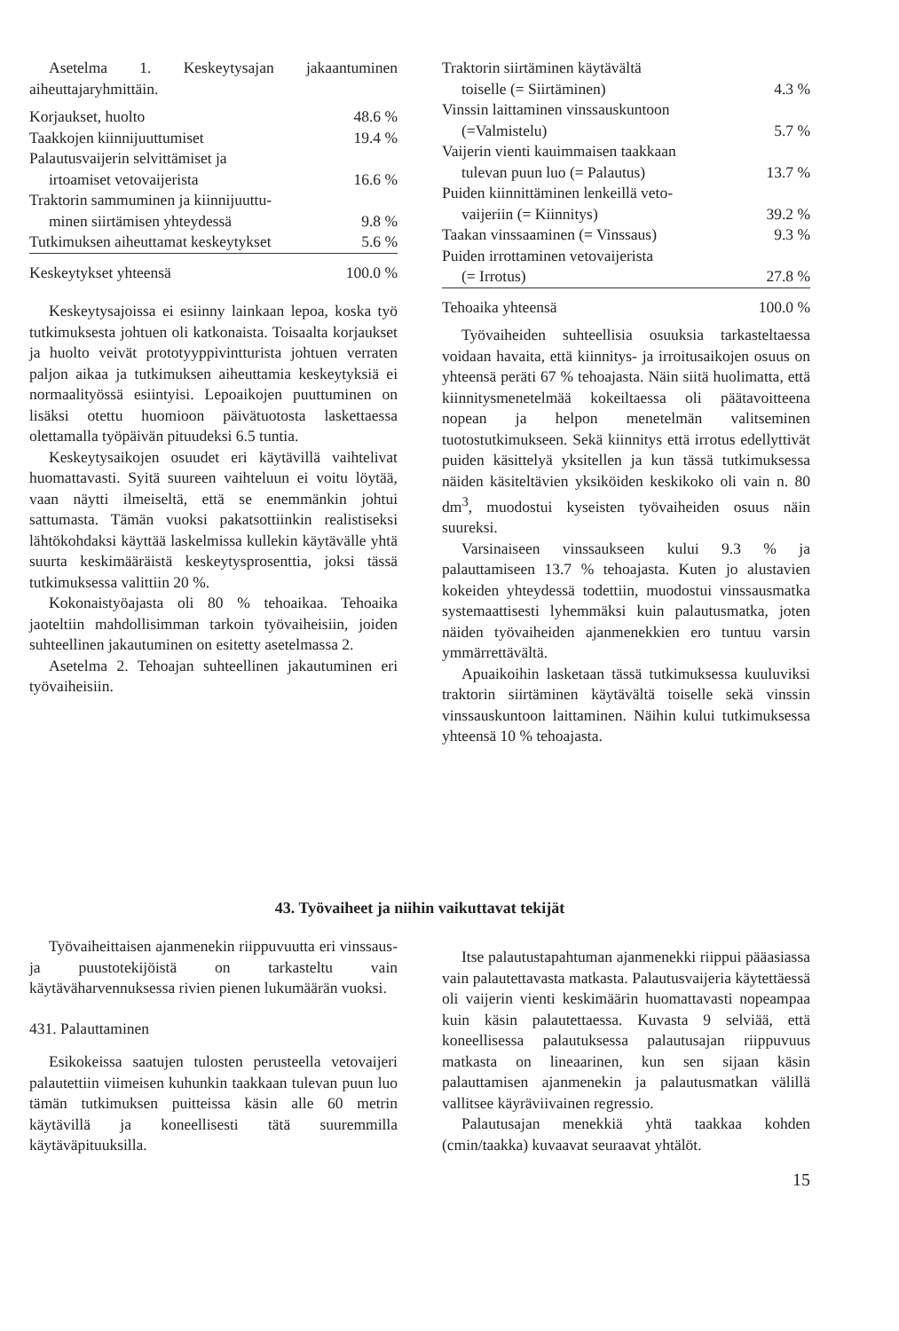Asetelma 1. Keskeytysajan jakaantuminen aiheuttajaryhmittäin.
| Korjaukset, huolto | 48.6 % |
| Taakkojen kiinnijuuttumiset | 19.4 % |
| Palautusvaijerin selvittämiset ja irtoamiset vetovaijerista | 16.6 % |
| Traktorin sammuminen ja kiinnijuuttu- minen siirtämisen yhteydessä | 9.8 % |
| Tutkimuksen aiheuttamat keskeytykset | 5.6 % |
| Keskeytykset yhteensä | 100.0 % |
Keskeytysajoissa ei esiinny lainkaan lepoa, koska työ tutkimuksesta johtuen oli katkonaista. Toisaalta korjaukset ja huolto veivät prototyyppivintturista johtuen verraten paljon aikaa ja tutkimuksen aiheuttamia keskeytyksiä ei normaalityössä esiintyisi. Lepoaikojen puuttuminen on lisäksi otettu huomioon päivätuotosta laskettaessa olettamalla työpäivän pituudeksi 6.5 tuntia.
Keskeytysaikojen osuudet eri käytävillä vaihtelivat huomattavasti. Syitä suureen vaihteluun ei voitu löytää, vaan näytti ilmeiseltä, että se enemmänkin johtui sattumasta. Tämän vuoksi pakatsottiinkin realistiseksi lähtökohdaksi käyttää laskelmissa kullekin käytävälle yhtä suurta keskimääräistä keskeytysprosenttia, joksi tässä tutkimuksessa valittiin 20 %.
Kokonaistyöajasta oli 80 % tehoaikaa. Tehoaika jaoteltiin mahdollisimman tarkoin työvaiheisiin, joiden suhteellinen jakautuminen on esitetty asetelmassa 2.
Asetelma 2. Tehoajan suhteellinen jakautuminen eri työvaiheisiin.
| Traktorin siirtäminen käytävältä toiselle (= Siirtäminen) | 4.3 % |
| Vinssin laittaminen vinssauskuntoon (=Valmistelu) | 5.7 % |
| Vaijerin vienti kauimmaisen taakkaan tulevan puun luo (= Palautus) | 13.7 % |
| Puiden kiinnittäminen lenkeillä veto- vaijeriin (= Kiinnitys) | 39.2 % |
| Taakan vinssaaminen (= Vinssaus) | 9.3 % |
| Puiden irrottaminen vetovaijerista (= Irrotus) | 27.8 % |
| Tehoaika yhteensä | 100.0 % |
Työvaiheiden suhteellisia osuuksia tarkasteltaessa voidaan havaita, että kiinnitys- ja irroitusaikojen osuus on yhteensä peräti 67 % tehoajasta. Näin siitä huolimatta, että kiinnitysmenetelmää kokeiltaessa oli päätavoitteena nopean ja helpon menetelmän valitseminen tuotostutkimukseen. Sekä kiinnitys että irrotus edellyttivät puiden käsittelyä yksitellen ja kun tässä tutkimuksessa näiden käsiteltävien yksiköiden keskikoko oli vain n. 80 dm<sup>3</sup>, muodostui kyseisten työvaiheiden osuus näin suureksi.
Varsinaiseen vinssaukseen kului 9.3 % ja palauttamiseen 13.7 % tehoajasta. Kuten jo alustavien kokeiden yhteydessä todettiin, muodostui vinssausmatka systemaattisesti lyhemmäksi kuin palautusmatka, joten näiden työvaiheiden ajanmenekkien ero tuntuu varsin ymmärrettävältä.
Apuaikoihin lasketaan tässä tutkimuksessa kuuluviksi traktorin siirtäminen käytävältä toiselle sekä vinssin vinssauskuntoon laittaminen. Näihin kului tutkimuksessa yhteensä 10 % tehoajasta.
43. Työvaiheet ja niihin vaikuttavat tekijät
Työvaiheittaisen ajanmenekin riippuvuutta eri vinssaus- ja puustotekijöistä on tarkasteltu vain käytäväharvennuksessa rivien pienen lukumäärän vuoksi.
431. Palauttaminen
Esikokeissa saatujen tulosten perusteella vetovaijeri palautettiin viimeisen kuhunkin taakkaan tulevan puun luo tämän tutkimuksen puitteissa käsin alle 60 metrin käytävillä ja koneellisesti tätä suuremmilla käytäväpituuksilla.
Itse palautustapahtuman ajanmenekki riippui pääasiassa vain palautettavasta matkasta. Palautusvaijeria käytettäessä oli vaijerin vienti keskimäärin huomattavasti nopeampaa kuin käsin palautettaessa. Kuvasta 9 selviää, että koneellisessa palautuksessa palautusajan riippuvuus matkasta on lineaarinen, kun sen sijaan käsin palauttamisen ajanmenekin ja palautusmatkan välillä vallitsee käyräviivainen regressio.
Palautusajan menekkiä yhtä taakkaa kohden (cmin/taakka) kuvaavat seuraavat yhtälöt.
15